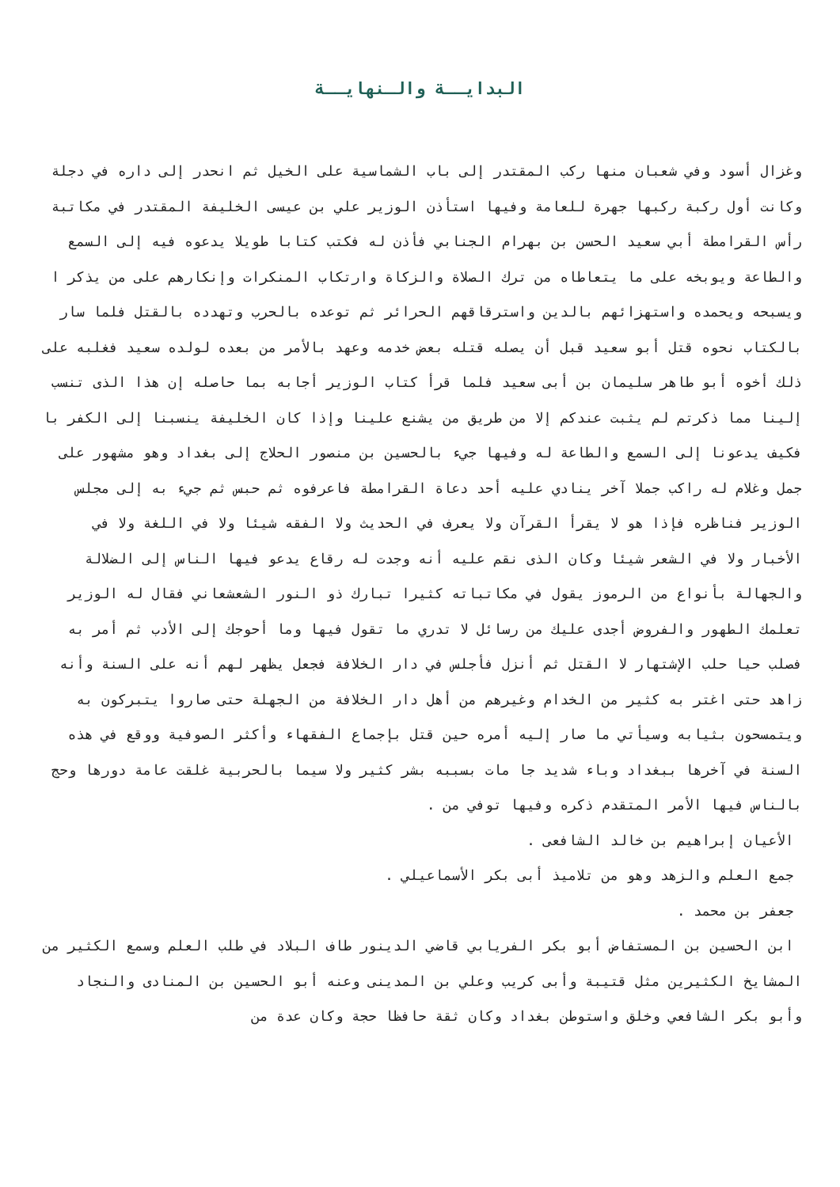البدايــة والـنهايــة
وغزال أسود وفي شعبان منها ركب المقتدر إلى باب الشماسية على الخيل ثم انحدر إلى داره في دجلة وكانت أول ركبة ركبها جهرة للعامة وفيها استأذن الوزير علي بن عيسى الخليفة المقتدر في مكاتبة رأس القرامطة أبي سعيد الحسن بن بهرام الجنابي فأذن له فكتب كتابا طويلا يدعوه فيه إلى السمع والطاعة ويوبخه على ما يتعاطاه من ترك الصلاة والزكاة وارتكاب المنكرات وإنكارهم على من يذكر ا ويسبحه ويحمده واستهزائهم بالدين واسترقاقهم الحرائر ثم توعده بالحرب وتهدده بالقتل فلما سار بالكتاب نحوه قتل أبو سعيد قبل أن يصله قتله بعض خدمه وعهد بالأمر من بعده لولده سعيد فغلبه على ذلك أخوه أبو طاهر سليمان بن أبى سعيد فلما قرأ كتاب الوزير أجابه بما حاصله إن هذا الذى تنسب إلينا مما ذكرتم لم يثبت عندكم إلا من طريق من يشنع علينا وإذا كان الخليفة ينسبنا إلى الكفر با فكيف يدعونا إلى السمع والطاعة له وفيها جيء بالحسين بن منصور الحلاج إلى بغداد وهو مشهور على جمل وغلام له راكب جملا آخر ينادي عليه أحد دعاة القرامطة فاعرفوه ثم حبس ثم جيء به إلى مجلس الوزير فناظره فإذا هو لا يقرأ القرآن ولا يعرف في الحديث ولا الفقه شيئا ولا في اللغة ولا في الأخبار ولا في الشعر شيئا وكان الذى نقم عليه أنه وجدت له رقاع يدعو فيها الناس إلى الضلالة والجهالة بأنواع من الرموز يقول في مكاتباته كثيرا تبارك ذو النور الشعشعاني فقال له الوزير تعلمك الطهور والفروض أجدى عليك من رسائل لا تدري ما تقول فيها وما أحوجك إلى الأدب ثم أمر به فصلب حيا حلب الإشتهار لا القتل ثم أنزل فأجلس في دار الخلافة فجعل يظهر لهم أنه على السنة وأنه زاهد حتى اغتر به كثير من الخدام وغيرهم من أهل دار الخلافة من الجهلة حتى صاروا يتبركون به ويتمسحون بثيابه وسيأتي ما صار إليه أمره حين قتل بإجماع الفقهاء وأكثر الصوفية ووقع في هذه السنة في آخرها ببغداد وباء شديد جا مات بسببه بشر كثير ولا سيما بالحربية غلقت عامة دورها وحج بالناس فيها الأمر المتقدم ذكره وفيها توفي من .
الأعيان إبراهيم بن خالد الشافعى .
جمع العلم والزهد وهو من تلاميذ أبى بكر الأسماعيلي .
جعفر بن محمد .
ابن الحسين بن المستفاض أبو بكر الفريابي قاضي الدينور طاف البلاد في طلب العلم وسمع الكثير من المشايخ الكثيرين مثل قتيبة وأبى كريب وعلي بن المدينى وعنه أبو الحسين بن المنادى والنجاد وأبو بكر الشافعي وخلق واستوطن بغداد وكان ثقة حافظا حجة وكان عدة من